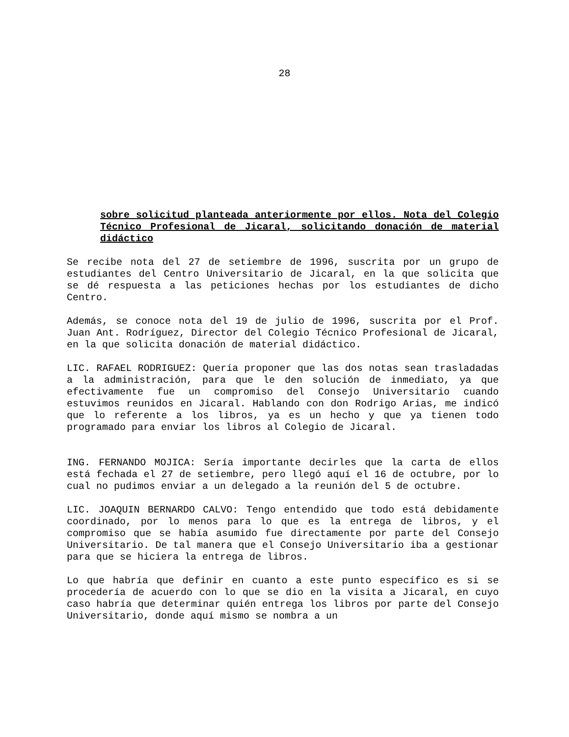28
sobre solicitud planteada anteriormente por ellos. Nota del Colegio Técnico Profesional de Jicaral, solicitando donación de material didáctico
Se recibe nota del 27 de setiembre de 1996, suscrita por un grupo de estudiantes del Centro Universitario de Jicaral, en la que solicita que se dé respuesta a las peticiones hechas por los estudiantes de dicho Centro.
Además, se conoce nota del 19 de julio de 1996, suscrita por el Prof. Juan Ant. Rodríguez, Director del Colegio Técnico Profesional de Jicaral, en la que solicita donación de material didáctico.
LIC. RAFAEL RODRIGUEZ: Quería proponer que las dos notas sean trasladadas a la administración, para que le den solución de inmediato, ya que efectivamente fue un compromiso del Consejo Universitario cuando estuvimos reunidos en Jicaral. Hablando con don Rodrigo Arias, me indicó que lo referente a los libros, ya es un hecho y que ya tienen todo programado para enviar los libros al Colegio de Jicaral.
ING. FERNANDO MOJICA: Sería importante decirles que la carta de ellos está fechada el 27 de setiembre, pero llegó aquí el 16 de octubre, por lo cual no pudimos enviar a un delegado a la reunión del 5 de octubre.
LIC. JOAQUIN BERNARDO CALVO: Tengo entendido que todo está debidamente coordinado, por lo menos para lo que es la entrega de libros, y el compromiso que se había asumido fue directamente por parte del Consejo Universitario. De tal manera que el Consejo Universitario iba a gestionar para que se hiciera la entrega de libros.
Lo que habría que definir en cuanto a este punto específico es si se procedería de acuerdo con lo que se dio en la visita a Jicaral, en cuyo caso habría que determinar quién entrega los libros por parte del Consejo Universitario, donde aquí mismo se nombra a un